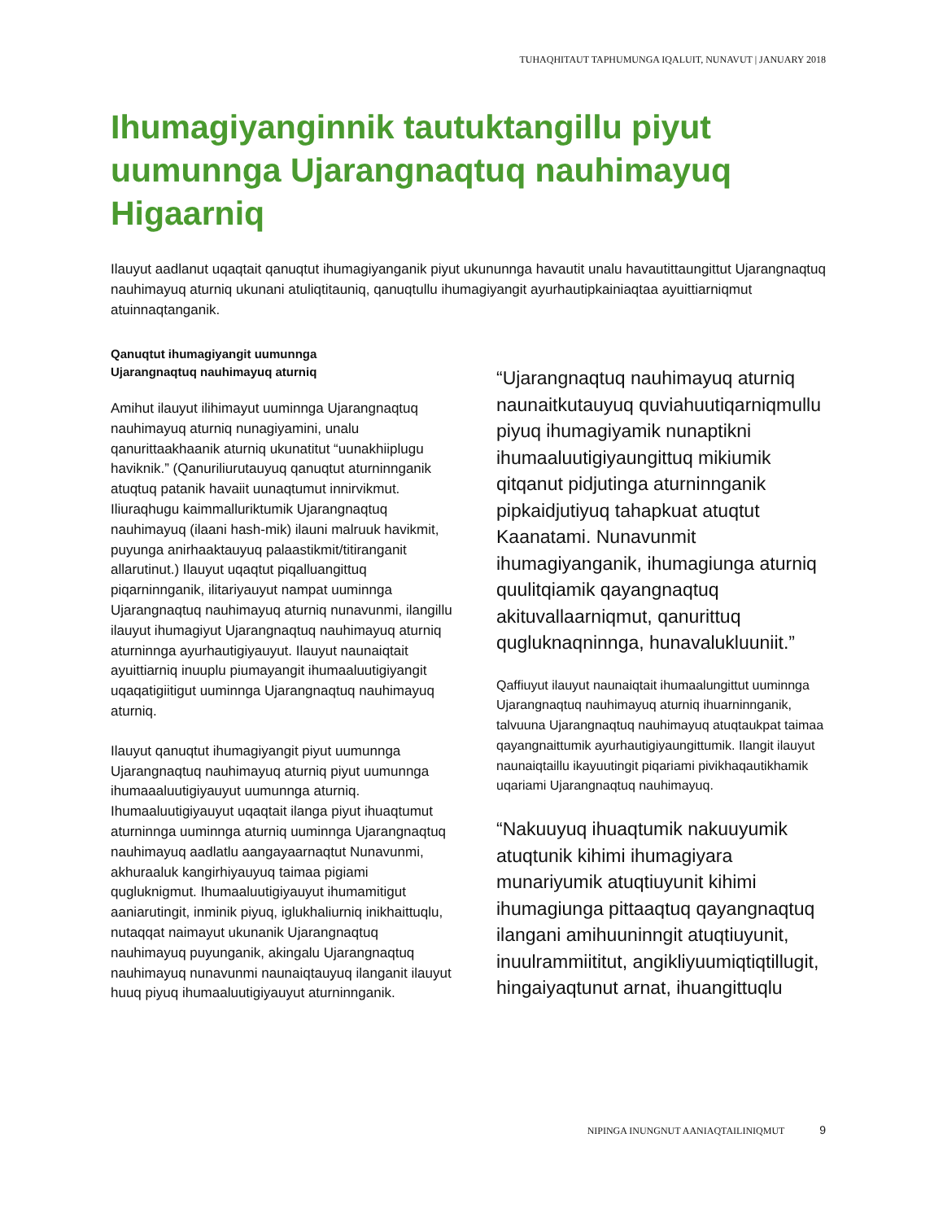TUHAQHITAUT TAPHUMUNGA IQALUIT, NUNAVUT | JANUARY 2018
Ihumagiyanginnik tautuktangillu piyut uumunnga Ujarangnaqtuq nauhimayuq Higaarniq
Ilauyut aadlanut uqaqtait qanuqtut ihumagiyanganik piyut ukununnga havautit unalu havautittaungittut Ujarangnaqtuq nauhimayuq aturniq ukunani atuliqtitauniq, qanuqtullu ihumagiyangit ayurhautipkainiaqtaa ayuittiarniqmut atuinnaqtanganik.
Qanuqtut ihumagiyangit uumunnga
Ujarangnaqtuq nauhimayuq aturniq
Amihut ilauyut ilihimayut uuminnga Ujarangnaqtuq nauhimayuq aturniq nunagiyamini, unalu qanurittaakhaanik aturniq ukunatitut “uunakhiiplugu haviknik.” (Qanuriliurutauyuq qanuqtut aturninnganik atuqtuq patanik havaiit uunaqtumut innirvikmut. Iliuraqhugu kaimmalluriktumik Ujarangnaqtuq nauhimayuq (ilaani hash-mik) ilauni malruuk havikmit, puyunga anirhaaktauyuq palaastikmit/titiranganit allarutinut.) Ilauyut uqaqtut piqalluangittuq piqarninnganik, ilitariyauyut nampat uuminnga Ujarangnaqtuq nauhimayuq aturniq nunavunmi, ilangillu ilauyut ihumagiyut Ujarangnaqtuq nauhimayuq aturniq aturninnga ayurhautigiyauyut. Ilauyut naunaiqtait ayuittiarniq inuuplu piumayangit ihumaaluutigiyangit uqaqatigiitigut uuminnga Ujarangnaqtuq nauhimayuq aturniq.
Ilauyut qanuqtut ihumagiyangit piyut uumunnga Ujarangnaqtuq nauhimayuq aturniq piyut uumunnga ihumaaaluutigiyauyut uumunnga aturniq. Ihumaaluutigiyauyut uqaqtait ilanga piyut ihuaqtumut aturninnga uuminnga aturniq uuminnga Ujarangnaqtuq nauhimayuq aadlatlu aangayaarnaqtut Nunavunmi, akhuraaluk kangirhiyauyuq taimaa pigiami qugluknigmut. Ihumaaluutigiyauyut ihumamitigut aaniarutingit, inminik piyuq, iglukhaliurniq inikhaittuqlu, nutaqqat naimayut ukunanik Ujarangnaqtuq nauhimayuq puyunganik, akingalu Ujarangnaqtuq nauhimayuq nunavunmi naunaiqtauyuq ilanganit ilauyut huuq piyuq ihumaaluutigiyauyut aturninnganik.
“Ujarangnaqtuq nauhimayuq aturniq naunaitkutauyuq quviahuutiqarniqmullu piyuq ihumagiyamik nunaptikni ihumaaluutigiyaungittuq mikiumik qitqanut pidjutinga aturninnganik pipkaidjutiyuq tahapkuat atuqtut Kaanatami. Nunavunmit ihumagiyanganik, ihumagiunga aturniq quulitqiamik qayangnaqtuq akituvallaarniqmut, qanurittuq qugluknaqninnga, hunavalukluuniit.”
Qaffiuyut ilauyut naunaiqtait ihumaalungittut uuminnga Ujarangnaqtuq nauhimayuq aturniq ihuarninnganik, talvuuna Ujarangnaqtuq nauhimayuq atuqtaukpat taimaa qayangnaittumik ayurhautigiyaungittumik. Ilangit ilauyut naunaiqtaillu ikayuutingit piqariami pivikhaqautikhamik uqariami Ujarangnaqtuq nauhimayuq.
“Nakuuyuq ihuaqtumik nakuuyumik atuqtunik kihimi ihumagiyara munariyumik atuqtiuyunit kihimi ihumagiunga pittaaqtuq qayangnaqtuq ilangani amihuuninngit atuqtiuyunit, inuulrammiititut, angikliyuumiqtiqtillugit, hingaiyaqtunut arnat, ihuangittuqlu
NIPINGA INUNGNUT AANIAQTAILINIQMUT 9